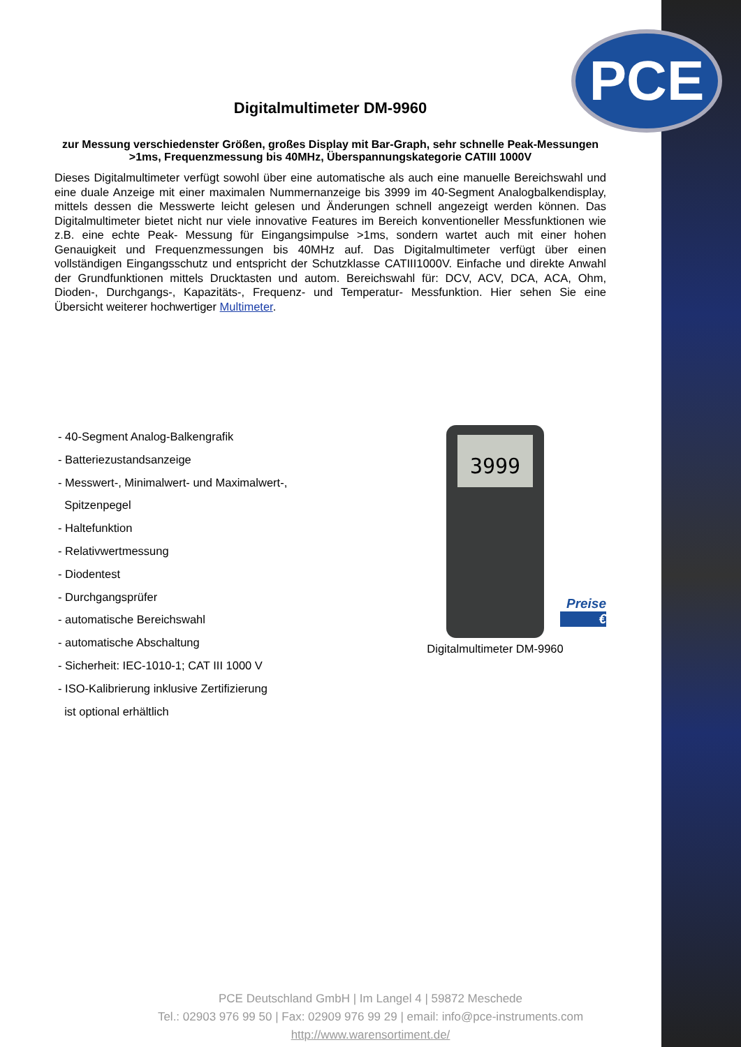PCE
Digitalmultimeter DM-9960
zur Messung verschiedenster Größen, großes Display mit Bar-Graph, sehr schnelle Peak-Messungen >1ms, Frequenzmessung bis 40MHz, Überspannungskategorie CATIII 1000V
Dieses Digitalmultimeter verfügt sowohl über eine automatische als auch eine manuelle Bereichswahl und eine duale Anzeige mit einer maximalen Nummernanzeige bis 3999 im 40-Segment Analogbalkendisplay, mittels dessen die Messwerte leicht gelesen und Änderungen schnell angezeigt werden können. Das Digitalmultimeter bietet nicht nur viele innovative Features im Bereich konventioneller Messfunktionen wie z.B. eine echte Peak- Messung für Eingangsimpulse >1ms, sondern wartet auch mit einer hohen Genauigkeit und Frequenzmessungen bis 40MHz auf. Das Digitalmultimeter verfügt über einen vollständigen Eingangsschutz und entspricht der Schutzklasse CATIII1000V. Einfache und direkte Anwahl der Grundfunktionen mittels Drucktasten und autom. Bereichswahl für: DCV, ACV, DCA, ACA, Ohm, Dioden-, Durchgangs-, Kapazitäts-, Frequenz- und Temperatur- Messfunktion. Hier sehen Sie eine Übersicht weiterer hochwertiger Multimeter.
- 40-Segment Analog-Balkengrafik
- Batteriezustandsanzeige
- Messwert-, Minimalwert- und Maximalwert-,
Spitzenpegel
- Haltefunktion
- Relativwertmessung
- Diodentest
- Durchgangsprüfer
- automatische Bereichswahl
- automatische Abschaltung
- Sicherheit: IEC-1010-1; CAT III 1000 V
- ISO-Kalibrierung inklusive Zertifizierung
ist optional erhältlich
3999
Preise
€
Digitalmultimeter DM-9960
PCE Deutschland GmbH | Im Langel 4 | 59872 Meschede
Tel.: 02903 976 99 50 | Fax: 02909 976 99 29 | email: info@pce-instruments.com
http://www.warensortiment.de/